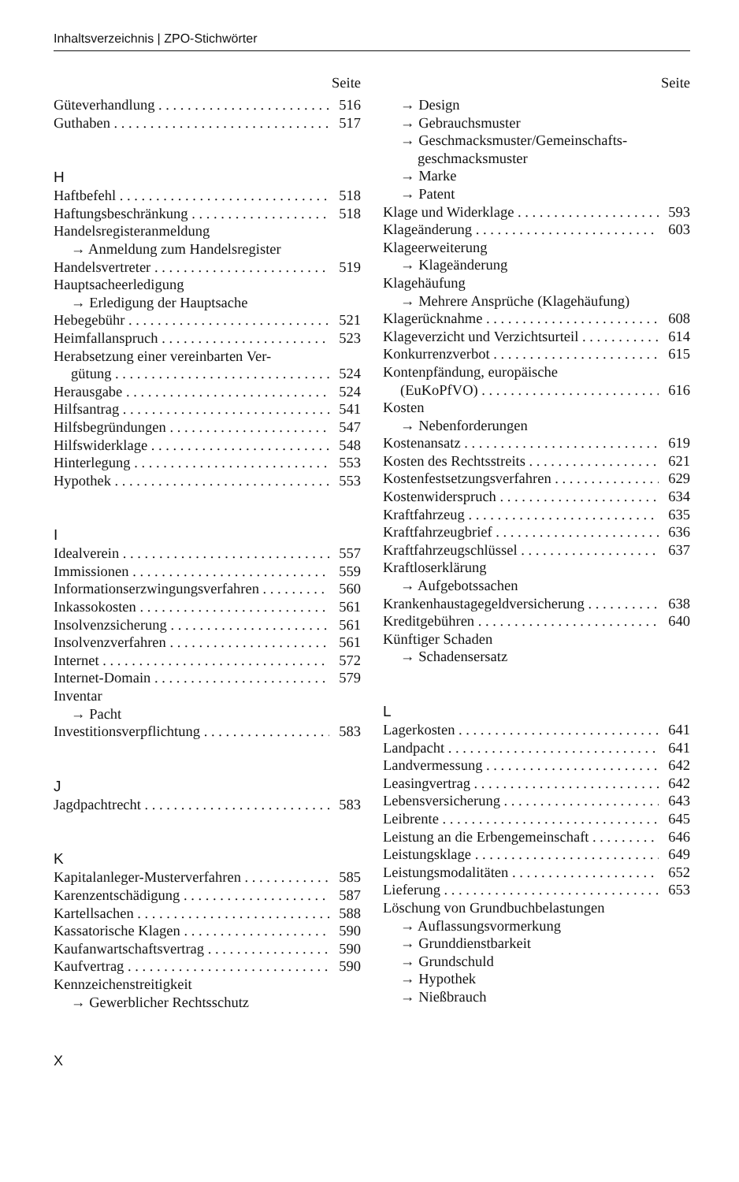Inhaltsverzeichnis | ZPO-Stichwörter
Seite
Güteverhandlung 516
Guthaben 517
H
Haftbefehl 518
Haftungsbeschränkung 518
Handelsregisteranmeldung
→ Anmeldung zum Handelsregister
Handelsvertreter 519
Hauptsacheerledigung
→ Erledigung der Hauptsache
Hebegebühr 521
Heimfallanspruch 523
Herabsetzung einer vereinbarten Ver-
gütung 524
Herausgabe 524
Hilfsantrag 541
Hilfsbegründungen 547
Hilfswiderklage 548
Hinterlegung 553
Hypothek 553
I
Idealverein 557
Immissionen 559
Informationserzwingungsverfahren 560
Inkassokosten 561
Insolvenzsicherung 561
Insolvenzverfahren 561
Internet 572
Internet-Domain 579
Inventar
→ Pacht
Investitionsverpflichtung 583
J
Jagdpachtrecht 583
K
Kapitalanleger-Musterverfahren 585
Karenzentschädigung 587
Kartellsachen 588
Kassatorische Klagen 590
Kaufanwartschaftsvertrag 590
Kaufvertrag 590
Kennzeichenstreitigkeit
→ Gewerblicher Rechtsschutz
Seite
→ Design
→ Gebrauchsmuster
→ Geschmacksmuster/Gemeinschafts-
geschmacksmuster
→ Marke
→ Patent
Klage und Widerklage 593
Klageänderung 603
Klageerweiterung
→ Klageänderung
Klagehäufung
→ Mehrere Ansprüche (Klagehäufung)
Klagerücknahme 608
Klageverzicht und Verzichtsurteil 614
Konkurrenzverbot 615
Kontenpfändung, europäische
(EuKoPfVO) 616
Kosten
→ Nebenforderungen
Kostenansatz 619
Kosten des Rechtsstreits 621
Kostenfestsetzungsverfahren 629
Kostenwiderspruch 634
Kraftfahrzeug 635
Kraftfahrzeugbrief 636
Kraftfahrzeugschlüssel 637
Kraftloserklärung
→ Aufgebotssachen
Krankenhaustagegeldversicherung 638
Kreditgebühren 640
Künftiger Schaden
→ Schadensersatz
L
Lagerkosten 641
Landpacht 641
Landvermessung 642
Leasingvertrag 642
Lebensversicherung 643
Leibrente 645
Leistung an die Erbengemeinschaft 646
Leistungsklage 649
Leistungsmodalitäten 652
Lieferung 653
Löschung von Grundbuchbelastungen
→ Auflassungsvormerkung
→ Grunddienstbarkeit
→ Grundschuld
→ Hypothek
→ Nießbrauch
X